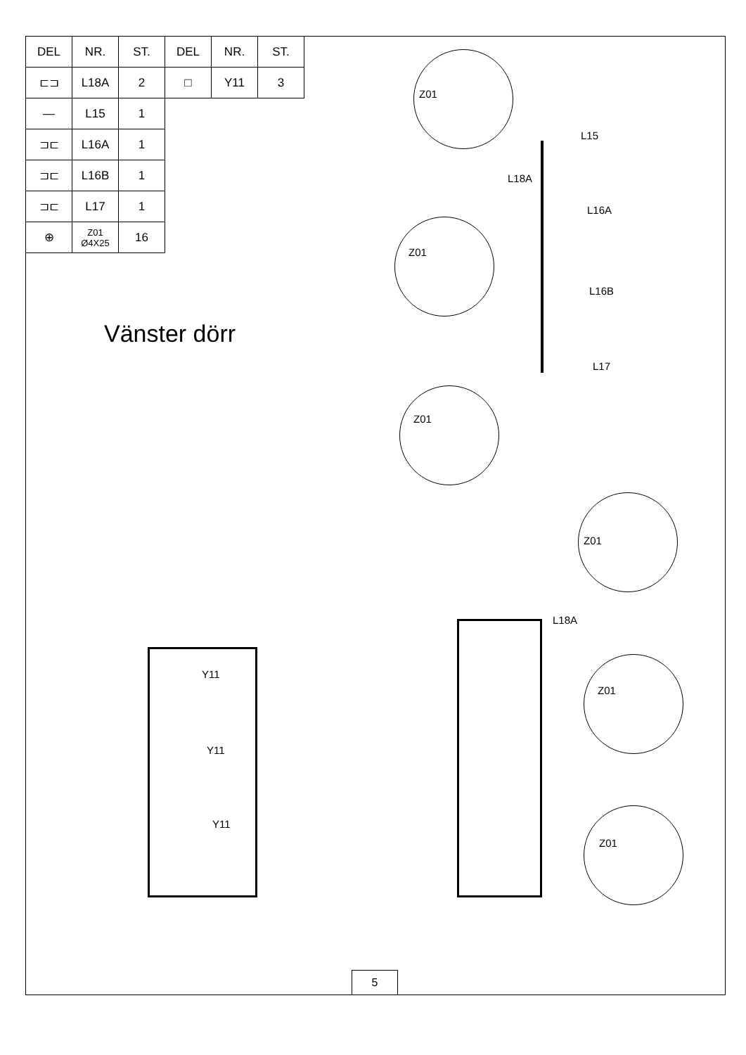| DEL | NR. | ST. | DEL | NR. | ST. |
| --- | --- | --- | --- | --- | --- |
| ⊏⊐ | L18A | 2 | □ | Y11 | 3 |
| — | L15 | 1 | | | |
| ⊐⊏ | L16A | 1 | | | |
| ⊐⊏ | L16B | 1 | | | |
| ⊐⊏ | L17 | 1 | | | |
| ⊕ | Z01 Ø4X25 | 16 | | | |
Vänster dörr
Z01
Z01
Z01
L15
L18A
L16A
L16B
L17
Y11
Y11
Y11
Z01
Z01
Z01
L18A
5